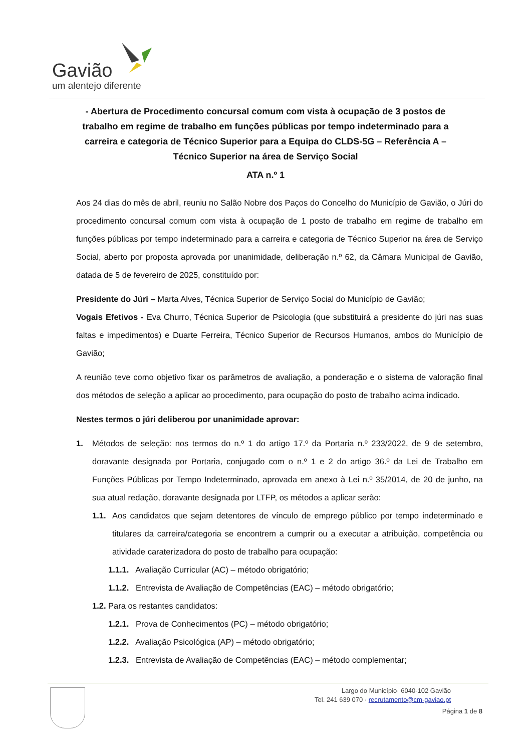Gavião
um alentejo diferente
- Abertura de Procedimento concursal comum com vista à ocupação de 3 postos de trabalho em regime de trabalho em funções públicas por tempo indeterminado para a carreira e categoria de Técnico Superior para a Equipa do CLDS-5G – Referência A – Técnico Superior na área de Serviço Social
ATA n.º 1
Aos 24 dias do mês de abril, reuniu no Salão Nobre dos Paços do Concelho do Município de Gavião, o Júri do procedimento concursal comum com vista à ocupação de 1 posto de trabalho em regime de trabalho em funções públicas por tempo indeterminado para a carreira e categoria de Técnico Superior na área de Serviço Social, aberto por proposta aprovada por unanimidade, deliberação n.º 62, da Câmara Municipal de Gavião, datada de 5 de fevereiro de 2025, constituído por:
Presidente do Júri – Marta Alves, Técnica Superior de Serviço Social do Município de Gavião;
Vogais Efetivos - Eva Churro, Técnica Superior de Psicologia (que substituirá a presidente do júri nas suas faltas e impedimentos) e Duarte Ferreira, Técnico Superior de Recursos Humanos, ambos do Município de Gavião;
A reunião teve como objetivo fixar os parâmetros de avaliação, a ponderação e o sistema de valoração final dos métodos de seleção a aplicar ao procedimento, para ocupação do posto de trabalho acima indicado.
Nestes termos o júri deliberou por unanimidade aprovar:
1. Métodos de seleção: nos termos do n.º 1 do artigo 17.º da Portaria n.º 233/2022, de 9 de setembro, doravante designada por Portaria, conjugado com o n.º 1 e 2 do artigo 36.º da Lei de Trabalho em Funções Públicas por Tempo Indeterminado, aprovada em anexo à Lei n.º 35/2014, de 20 de junho, na sua atual redação, doravante designada por LTFP, os métodos a aplicar serão:
1.1. Aos candidatos que sejam detentores de vínculo de emprego público por tempo indeterminado e titulares da carreira/categoria se encontrem a cumprir ou a executar a atribuição, competência ou atividade caraterizadora do posto de trabalho para ocupação:
1.1.1. Avaliação Curricular (AC) – método obrigatório;
1.1.2. Entrevista de Avaliação de Competências (EAC) – método obrigatório;
1.2. Para os restantes candidatos:
1.2.1. Prova de Conhecimentos (PC) – método obrigatório;
1.2.2. Avaliação Psicológica (AP) – método obrigatório;
1.2.3. Entrevista de Avaliação de Competências (EAC) – método complementar;
Largo do Município· 6040-102 Gavião
Tel. 241 639 070 · recrutamento@cm-gaviao.pt
Página 1 de 8